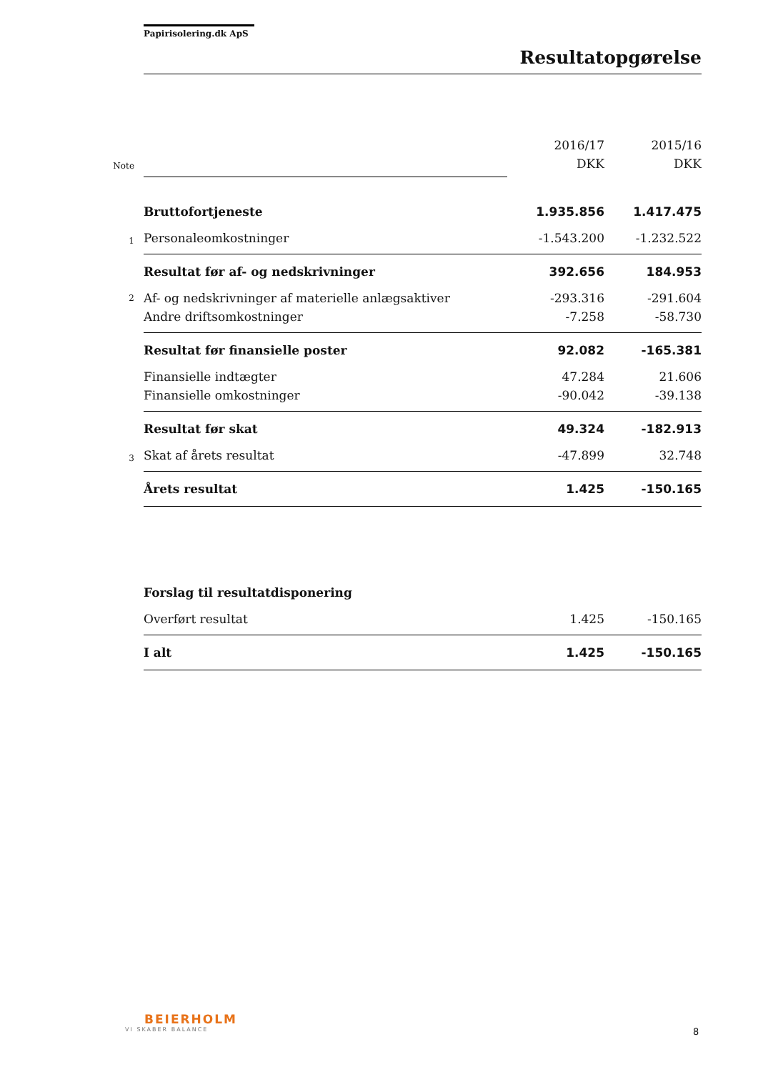Papirisolering.dk ApS
Resultatopgørelse
| | | 2016/17 | 2015/16 |
| Note | | DKK | DKK |
| | Bruttofortjeneste | 1.935.856 | 1.417.475 |
| 1 | Personaleomkostninger | -1.543.200 | -1.232.522 |
| | Resultat før af- og nedskrivninger | 392.656 | 184.953 |
| 2 | Af- og nedskrivninger af materielle anlægsaktiver | -293.316 | -291.604 |
| | Andre driftsomkostninger | -7.258 | -58.730 |
| | Resultat før finansielle poster | 92.082 | -165.381 |
| | Finansielle indtægter | 47.284 | 21.606 |
| | Finansielle omkostninger | -90.042 | -39.138 |
| | Resultat før skat | 49.324 | -182.913 |
| 3 | Skat af årets resultat | -47.899 | 32.748 |
| | Årets resultat | 1.425 | -150.165 |
| | Forslag til resultatdisponering | | |
| | Overført resultat | 1.425 | -150.165 |
| | I alt | 1.425 | -150.165 |
BEIERHOLM
VI SKABER BALANCE
8